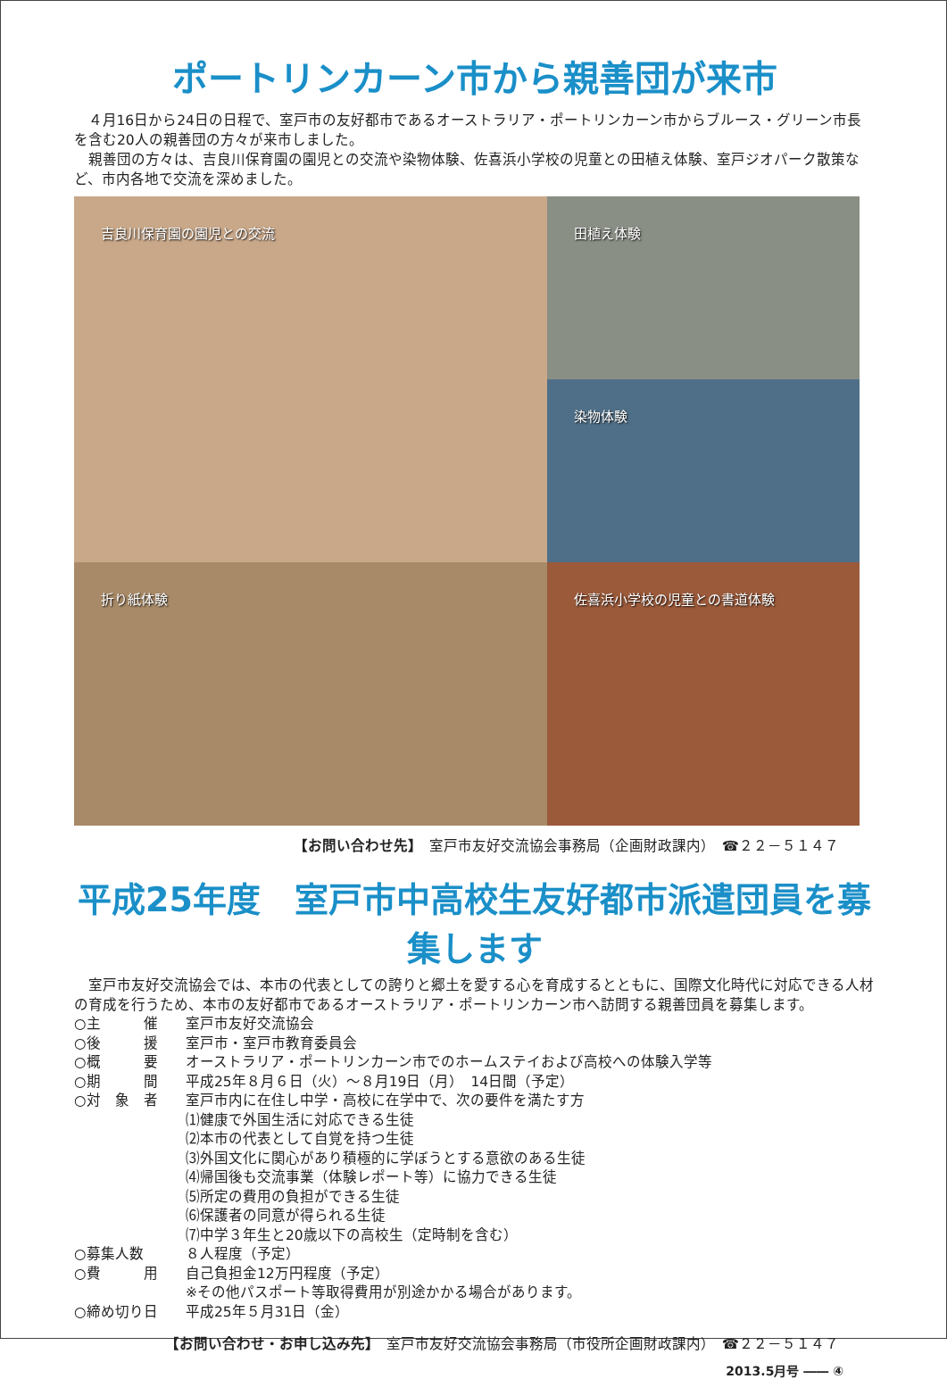ポートリンカーン市から親善団が来市
４月16日から24日の日程で、室戸市の友好都市であるオーストラリア・ポートリンカーン市からブルース・グリーン市長を含む20人の親善団の方々が来市しました。
親善団の方々は、吉良川保育園の園児との交流や染物体験、佐喜浜小学校の児童との田植え体験、室戸ジオパーク散策など、市内各地で交流を深めました。
吉良川保育園の園児との交流
田植え体験
染物体験
折り紙体験
佐喜浜小学校の児童との書道体験
【お問い合わせ先】　室戸市友好交流協会事務局（企画財政課内）　☎２２－５１４７
平成25年度　室戸市中高校生友好都市派遣団員を募集します
室戸市友好交流協会では、本市の代表としての誇りと郷土を愛する心を育成するとともに、国際文化時代に対応できる人材の育成を行うため、本市の友好都市であるオーストラリア・ポートリンカーン市へ訪問する親善団員を募集します。
○主　　　催 室戸市友好交流協会
○後　　　援 室戸市・室戸市教育委員会
○概　　　要 オーストラリア・ポートリンカーン市でのホームステイおよび高校への体験入学等
○期　　　間 平成25年８月６日（火）～８月19日（月）　14日間（予定）
○対　象　者 室戸市内に在住し中学・高校に在学中で、次の要件を満たす方
⑴健康で外国生活に対応できる生徒
⑵本市の代表として自覚を持つ生徒
⑶外国文化に関心があり積極的に学ぼうとする意欲のある生徒
⑷帰国後も交流事業（体験レポート等）に協力できる生徒
⑸所定の費用の負担ができる生徒
⑹保護者の同意が得られる生徒
⑺中学３年生と20歳以下の高校生（定時制を含む）
○募集人数 ８人程度（予定）
○費　　　用 自己負担金12万円程度（予定）
※その他パスポート等取得費用が別途かかる場合があります。
○締め切り日 平成25年５月31日（金）
【お問い合わせ・お申し込み先】　室戸市友好交流協会事務局（市役所企画財政課内）　☎２２－５１４７
2013.5月号 ―― ④